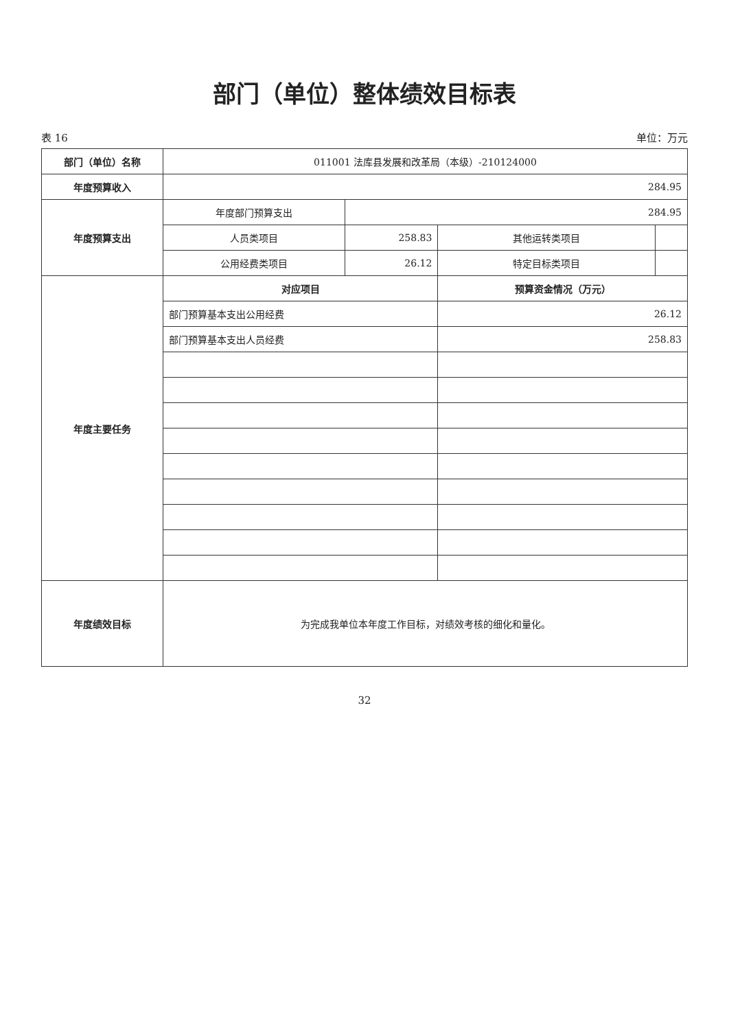部门（单位）整体绩效目标表
表 16 单位：万元
| 部门（单位）名称 | 011001 法库县发展和改革局（本级）-210124000 | | | |
| 年度预算收入 | 284.95 | | | |
| 年度预算支出 | 年度部门预算支出 | 284.95 | | |
| | 人员类项目 | 258.83 | 其他运转类项目 | |
| | 公用经费类项目 | 26.12 | 特定目标类项目 | |
| 年度主要任务 | 对应项目 | | 预算资金情况（万元） | |
| | 部门预算基本支出公用经费 | | 26.12 | |
| | 部门预算基本支出人员经费 | | 258.83 | |
| 年度绩效目标 | 为完成我单位本年度工作目标，对绩效考核的细化和量化。 | | | |
32